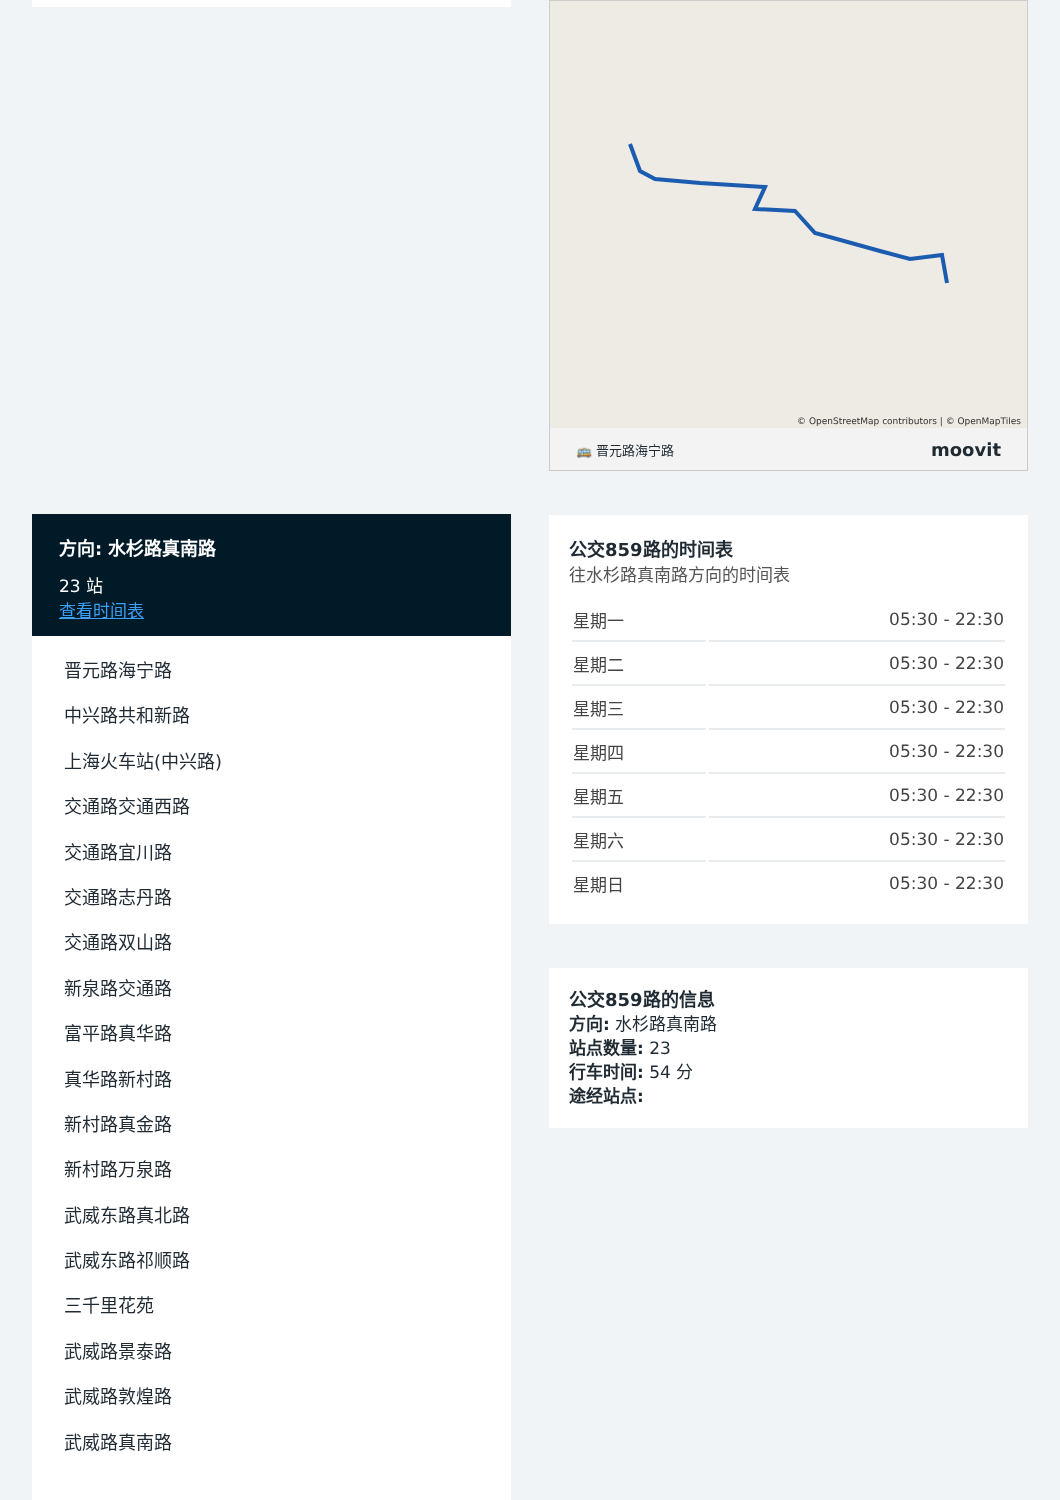方向: 水杉路真南路
23 站
查看时间表
晋元路海宁路
中兴路共和新路
上海火车站(中兴路)
交通路交通西路
交通路宜川路
交通路志丹路
交通路双山路
新泉路交通路
富平路真华路
真华路新村路
新村路真金路
新村路万泉路
武威东路真北路
武威东路祁顺路
三千里花苑
武威路景泰路
武威路敦煌路
武威路真南路
© OpenStreetMap contributors | © OpenMapTiles
🚌 晋元路海宁路 moovit
公交859路的时间表
往水杉路真南路方向的时间表
| 星期一 | 05:30 - 22:30 |
| 星期二 | 05:30 - 22:30 |
| 星期三 | 05:30 - 22:30 |
| 星期四 | 05:30 - 22:30 |
| 星期五 | 05:30 - 22:30 |
| 星期六 | 05:30 - 22:30 |
| 星期日 | 05:30 - 22:30 |
公交859路的信息
方向: 水杉路真南路
站点数量: 23
行车时间: 54 分
途经站点: